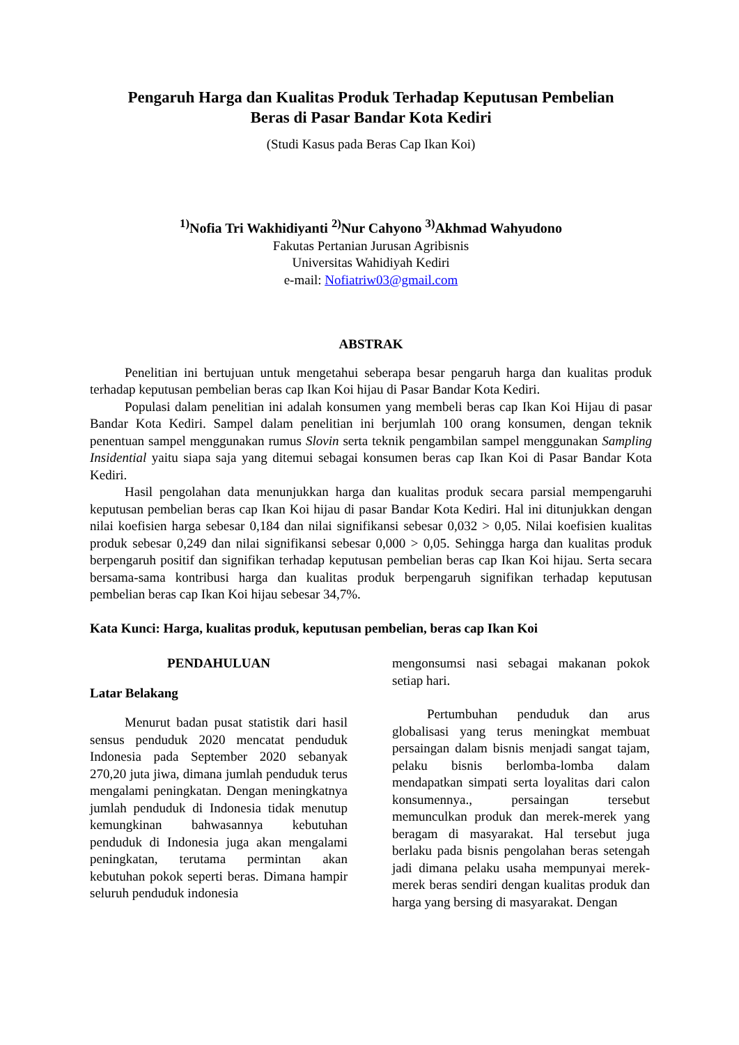Pengaruh Harga dan Kualitas Produk Terhadap Keputusan Pembelian
Beras di Pasar Bandar Kota Kediri
(Studi Kasus pada Beras Cap Ikan Koi)
<sup>1)</sup> Nofia Tri Wakhidiyanti <sup>2)</sup>Nur Cahyono <sup>3)</sup>Akhmad Wahyudono
Fakutas Pertanian Jurusan Agribisnis
Universitas Wahidiyah Kediri
e-mail: Nofiatriw03@gmail.com
ABSTRAK
Penelitian ini bertujuan untuk mengetahui seberapa besar pengaruh harga dan kualitas produk terhadap keputusan pembelian beras cap Ikan Koi hijau di Pasar Bandar Kota Kediri.
Populasi dalam penelitian ini adalah konsumen yang membeli beras cap Ikan Koi Hijau di pasar Bandar Kota Kediri. Sampel dalam penelitian ini berjumlah 100 orang konsumen, dengan teknik penentuan sampel menggunakan rumus Slovin serta teknik pengambilan sampel menggunakan Sampling Insidential yaitu siapa saja yang ditemui sebagai konsumen beras cap Ikan Koi di Pasar Bandar Kota Kediri.
Hasil pengolahan data menunjukkan harga dan kualitas produk secara parsial mempengaruhi keputusan pembelian beras cap Ikan Koi hijau di pasar Bandar Kota Kediri. Hal ini ditunjukkan dengan nilai koefisien harga sebesar 0,184 dan nilai signifikansi sebesar 0,032 > 0,05. Nilai koefisien kualitas produk sebesar 0,249 dan nilai signifikansi sebesar 0,000 > 0,05. Sehingga harga dan kualitas produk berpengaruh positif dan signifikan terhadap keputusan pembelian beras cap Ikan Koi hijau. Serta secara bersama-sama kontribusi harga dan kualitas produk berpengaruh signifikan terhadap keputusan pembelian beras cap Ikan Koi hijau sebesar 34,7%.
Kata Kunci: Harga, kualitas produk, keputusan pembelian, beras cap Ikan Koi
PENDAHULUAN
Latar Belakang
Menurut badan pusat statistik dari hasil sensus penduduk 2020 mencatat penduduk Indonesia pada September 2020 sebanyak 270,20 juta jiwa, dimana jumlah penduduk terus mengalami peningkatan. Dengan meningkatnya jumlah penduduk di Indonesia tidak menutup kemungkinan bahwasannya kebutuhan penduduk di Indonesia juga akan mengalami peningkatan, terutama permintan akan kebutuhan pokok seperti beras. Dimana hampir seluruh penduduk indonesia
mengonsumsi nasi sebagai makanan pokok setiap hari.
Pertumbuhan penduduk dan arus globalisasi yang terus meningkat membuat persaingan dalam bisnis menjadi sangat tajam, pelaku bisnis berlomba-lomba dalam mendapatkan simpati serta loyalitas dari calon konsumennya., persaingan tersebut memunculkan produk dan merek-merek yang beragam di masyarakat. Hal tersebut juga berlaku pada bisnis pengolahan beras setengah jadi dimana pelaku usaha mempunyai merek-merek beras sendiri dengan kualitas produk dan harga yang bersing di masyarakat. Dengan